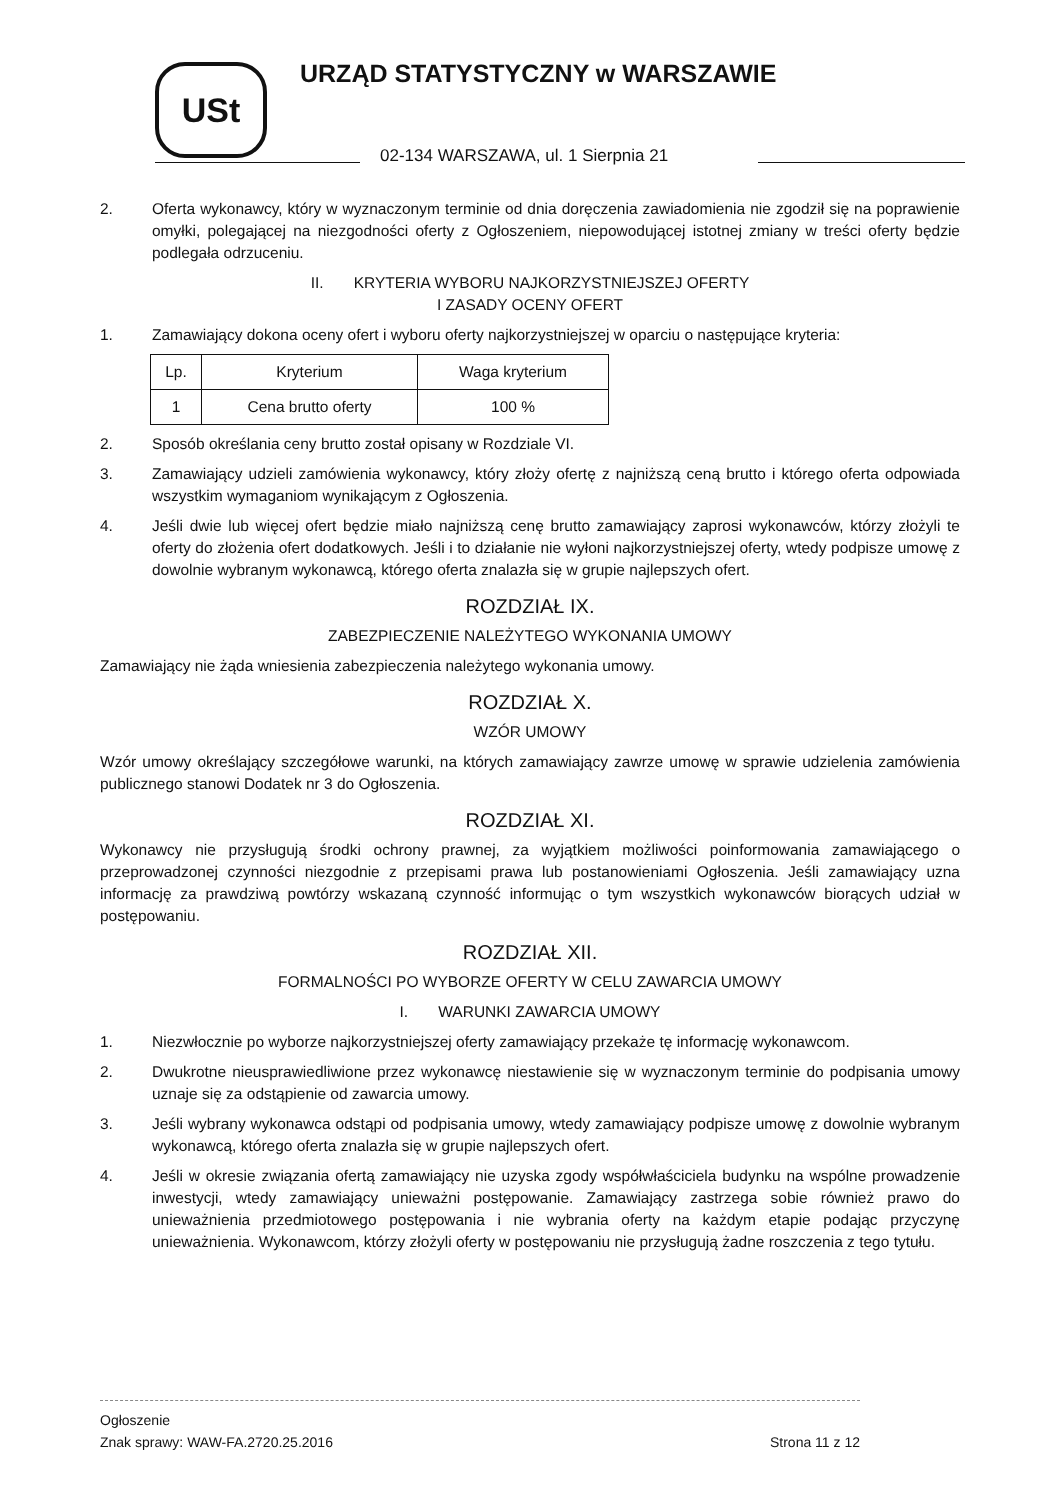USt URZĄD STATYSTYCZNY w WARSZAWIE
02-134 WARSZAWA, ul. 1 Sierpnia 21
2. Oferta wykonawcy, który w wyznaczonym terminie od dnia doręczenia zawiadomienia nie zgodził się na poprawienie omyłki, polegającej na niezgodności oferty z Ogłoszeniem, niepowodującej istotnej zmiany w treści oferty będzie podlegała odrzuceniu.
II. KRYTERIA WYBORU NAJKORZYSTNIEJSZEJ OFERTY
I ZASADY OCENY OFERT
1. Zamawiający dokona oceny ofert i wyboru oferty najkorzystniejszej w oparciu o następujące kryteria:
| Lp. | Kryterium | Waga kryterium |
| --- | --- | --- |
| 1 | Cena brutto oferty | 100 % |
2. Sposób określania ceny brutto został opisany w Rozdziale VI.
3. Zamawiający udzieli zamówienia wykonawcy, który złoży ofertę z najniższą ceną brutto i którego oferta odpowiada wszystkim wymaganiom wynikającym z Ogłoszenia.
4. Jeśli dwie lub więcej ofert będzie miało najniższą cenę brutto zamawiający zaprosi wykonawców, którzy złożyli te oferty do złożenia ofert dodatkowych. Jeśli i to działanie nie wyłoni najkorzystniejszej oferty, wtedy podpisze umowę z dowolnie wybranym wykonawcą, którego oferta znalazła się w grupie najlepszych ofert.
ROZDZIAŁ IX.
ZABEZPIECZENIE NALEŻYTEGO WYKONANIA UMOWY
Zamawiający nie żąda wniesienia zabezpieczenia należytego wykonania umowy.
ROZDZIAŁ X.
WZÓR UMOWY
Wzór umowy określający szczegółowe warunki, na których zamawiający zawrze umowę w sprawie udzielenia zamówienia publicznego stanowi Dodatek nr 3 do Ogłoszenia.
ROZDZIAŁ XI.
Wykonawcy nie przysługują środki ochrony prawnej, za wyjątkiem możliwości poinformowania zamawiającego o przeprowadzonej czynności niezgodnie z przepisami prawa lub postanowieniami Ogłoszenia. Jeśli zamawiający uzna informację za prawdziwą powtórzy wskazaną czynność informując o tym wszystkich wykonawców biorących udział w postępowaniu.
ROZDZIAŁ XII.
FORMALNOŚCI PO WYBORZE OFERTY W CELU ZAWARCIA UMOWY
I. WARUNKI ZAWARCIA UMOWY
1. Niezwłocznie po wyborze najkorzystniejszej oferty zamawiający przekaże tę informację wykonawcom.
2. Dwukrotne nieusprawiedliwione przez wykonawcę niestawienie się w wyznaczonym terminie do podpisania umowy uznaje się za odstąpienie od zawarcia umowy.
3. Jeśli wybrany wykonawca odstąpi od podpisania umowy, wtedy zamawiający podpisze umowę z dowolnie wybranym wykonawcą, którego oferta znalazła się w grupie najlepszych ofert.
4. Jeśli w okresie związania ofertą zamawiający nie uzyska zgody współwłaściciela budynku na wspólne prowadzenie inwestycji, wtedy zamawiający unieważni postępowanie. Zamawiający zastrzega sobie również prawo do unieważnienia przedmiotowego postępowania i nie wybrania oferty na każdym etapie podając przyczynę unieważnienia. Wykonawcom, którzy złożyli oferty w postępowaniu nie przysługują żadne roszczenia z tego tytułu.
Ogłoszenie
Znak sprawy: WAW-FA.2720.25.2016
Strona 11 z 12